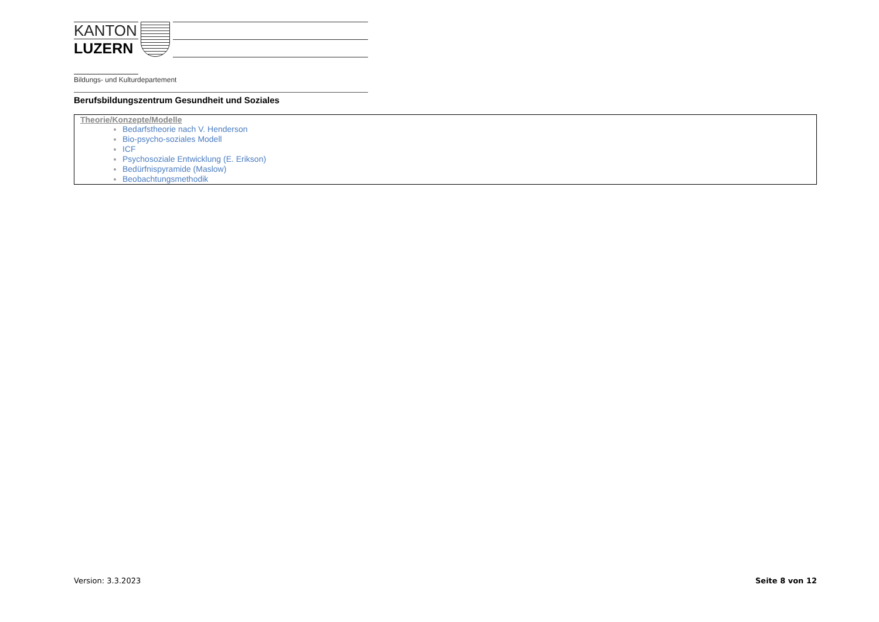KANTON
LUZERN
Bildungs- und Kulturdepartement
Berufsbildungszentrum Gesundheit und Soziales
| Theorie/Konzepte/Modelle Bedarfstheorie nach V. Henderson Bio-psycho-soziales Modell ICF Psychosoziale Entwicklung (E. Erikson) Bedürfnispyramide (Maslow) Beobachtungsmethodik |
Version: 3.3.2023 Seite 8 von 12